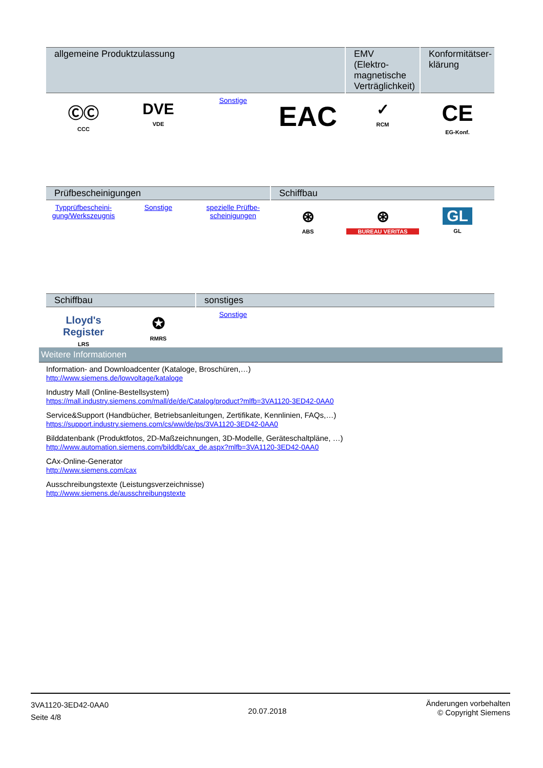| allgemeine Produktzulassung | | | | EMV (Elektro-magnetische Verträglichkeit) | Konformitätser-klärung |
| --- | --- | --- | --- | --- | --- |
| ⒸⒸ CCC | DVE VDE | Sonstige | EAC | ✓ RCM | CE EG-Konf. |
| Prüfbescheinigungen | | | Schiffbau | | |
| --- | --- | --- | --- | --- | --- |
| Typprüfbescheini-gung/Werkszeugnis | Sonstige | spezielle Prüfbe-scheinigungen | ⊛ ABS | ⊛ BUREAU VERITAS | GL GL |
| Schiffbau | | sonstiges | | | |
| --- | --- | --- | --- | --- | --- |
| Lloyd's Register LRS | ✪ RMRS | Sonstige | | | |
Weitere Informationen
Information- and Downloadcenter (Kataloge, Broschüren,…)
http://www.siemens.de/lowvoltage/kataloge
Industry Mall (Online-Bestellsystem)
https://mall.industry.siemens.com/mall/de/de/Catalog/product?mlfb=3VA1120-3ED42-0AA0
Service&Support (Handbücher, Betriebsanleitungen, Zertifikate, Kennlinien, FAQs,…)
https://support.industry.siemens.com/cs/ww/de/ps/3VA1120-3ED42-0AA0
Bilddatenbank (Produktfotos, 2D-Maßzeichnungen, 3D-Modelle, Geräteschaltpläne, …)
http://www.automation.siemens.com/bilddb/cax_de.aspx?mlfb=3VA1120-3ED42-0AA0
CAx-Online-Generator
http://www.siemens.com/cax
Ausschreibungstexte (Leistungsverzeichnisse)
http://www.siemens.de/ausschreibungstexte
3VA1120-3ED42-0AA0
Seite 4/8
20.07.2018
Änderungen vorbehalten
© Copyright Siemens